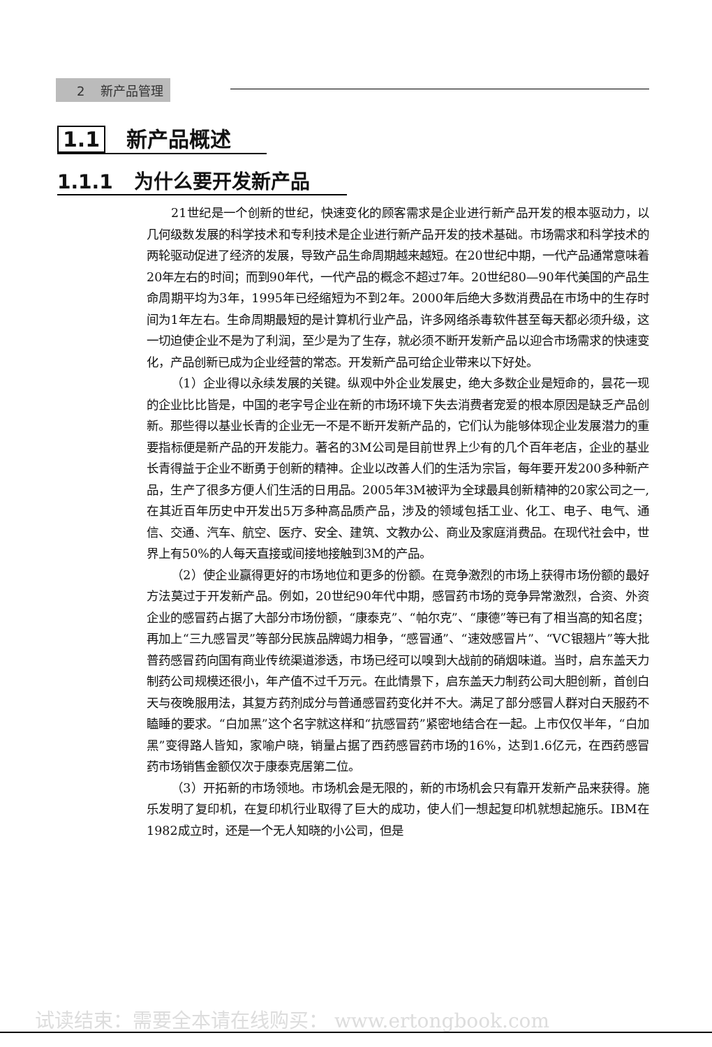2 新产品管理
1.1 新产品概述
1.1.1 为什么要开发新产品
21世纪是一个创新的世纪，快速变化的顾客需求是企业进行新产品开发的根本驱动力，以几何级数发展的科学技术和专利技术是企业进行新产品开发的技术基础。市场需求和科学技术的两轮驱动促进了经济的发展，导致产品生命周期越来越短。在20世纪中期，一代产品通常意味着20年左右的时间；而到90年代，一代产品的概念不超过7年。20世纪80—90年代美国的产品生命周期平均为3年，1995年已经缩短为不到2年。2000年后绝大多数消费品在市场中的生存时间为1年左右。生命周期最短的是计算机行业产品，许多网络杀毒软件甚至每天都必须升级，这一切迫使企业不是为了利润，至少是为了生存，就必须不断开发新产品以迎合市场需求的快速变化，产品创新已成为企业经营的常态。开发新产品可给企业带来以下好处。
（1）企业得以永续发展的关键。纵观中外企业发展史，绝大多数企业是短命的，昙花一现的企业比比皆是，中国的老字号企业在新的市场环境下失去消费者宠爱的根本原因是缺乏产品创新。那些得以基业长青的企业无一不是不断开发新产品的，它们认为能够体现企业发展潜力的重要指标便是新产品的开发能力。著名的3M公司是目前世界上少有的几个百年老店，企业的基业长青得益于企业不断勇于创新的精神。企业以改善人们的生活为宗旨，每年要开发200多种新产品，生产了很多方便人们生活的日用品。2005年3M被评为全球最具创新精神的20家公司之一,在其近百年历史中开发出5万多种高品质产品，涉及的领域包括工业、化工、电子、电气、通信、交通、汽车、航空、医疗、安全、建筑、文教办公、商业及家庭消费品。在现代社会中，世界上有50%的人每天直接或间接地接触到3M的产品。
（2）使企业赢得更好的市场地位和更多的份额。在竞争激烈的市场上获得市场份额的最好方法莫过于开发新产品。例如，20世纪90年代中期，感冒药市场的竞争异常激烈，合资、外资企业的感冒药占据了大部分市场份额，“康泰克”、“帕尔克”、“康德”等已有了相当高的知名度；再加上“三九感冒灵”等部分民族品牌竭力相争，“感冒通”、“速效感冒片”、“VC银翘片”等大批普药感冒药向国有商业传统渠道渗透，市场已经可以嗅到大战前的硝烟味道。当时，启东盖天力制药公司规模还很小，年产值不过千万元。在此情景下，启东盖天力制药公司大胆创新，首创白天与夜晚服用法，其复方药剂成分与普通感冒药变化并不大。满足了部分感冒人群对白天服药不瞌睡的要求。“白加黑”这个名字就这样和“抗感冒药”紧密地结合在一起。上市仅仅半年，“白加黑”变得路人皆知，家喻户晓，销量占据了西药感冒药市场的16%，达到1.6亿元，在西药感冒药市场销售金额仅次于康泰克居第二位。
（3）开拓新的市场领地。市场机会是无限的，新的市场机会只有靠开发新产品来获得。施乐发明了复印机，在复印机行业取得了巨大的成功，使人们一想起复印机就想起施乐。IBM在1982成立时，还是一个无人知晓的小公司，但是
试读结束：需要全本请在线购买： www.ertongbook.com